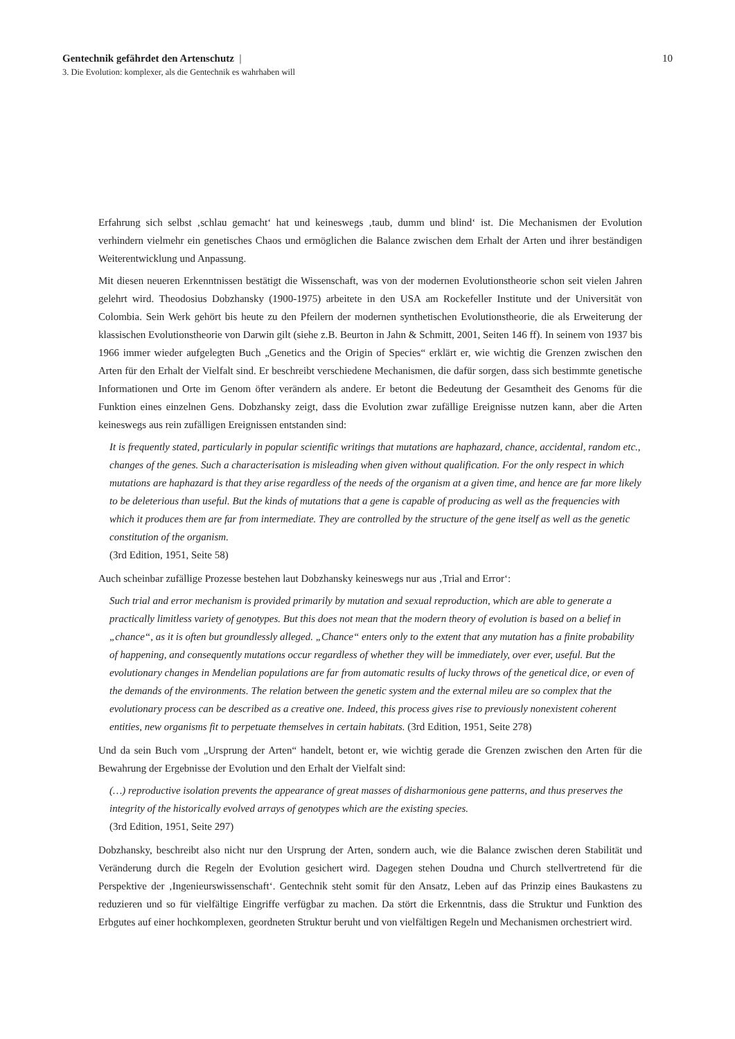Gentechnik gefährdet den Artenschutz | 10
3. Die Evolution: komplexer, als die Gentechnik es wahrhaben will
Erfahrung sich selbst ‚schlau gemacht‘ hat und keineswegs ‚taub, dumm und blind‘ ist. Die Mechanismen der Evolution verhindern vielmehr ein genetisches Chaos und ermöglichen die Balance zwischen dem Erhalt der Arten und ihrer beständigen Weiterentwicklung und Anpassung.
Mit diesen neueren Erkenntnissen bestätigt die Wissenschaft, was von der modernen Evolutionstheorie schon seit vielen Jahren gelehrt wird. Theodosius Dobzhansky (1900-1975) arbeitete in den USA am Rockefeller Institute und der Universität von Colombia. Sein Werk gehört bis heute zu den Pfeilern der modernen synthetischen Evolutionstheorie, die als Erweiterung der klassischen Evolutionstheorie von Darwin gilt (siehe z.B. Beurton in Jahn & Schmitt, 2001, Seiten 146 ff). In seinem von 1937 bis 1966 immer wieder aufgelegten Buch „Genetics and the Origin of Species“ erklärt er, wie wichtig die Grenzen zwischen den Arten für den Erhalt der Vielfalt sind. Er beschreibt verschiedene Mechanismen, die dafür sorgen, dass sich bestimmte genetische Informationen und Orte im Genom öfter verändern als andere. Er betont die Bedeutung der Gesamtheit des Genoms für die Funktion eines einzelnen Gens. Dobzhansky zeigt, dass die Evolution zwar zufällige Ereignisse nutzen kann, aber die Arten keineswegs aus rein zufälligen Ereignissen entstanden sind:
It is frequently stated, particularly in popular scientific writings that mutations are haphazard, chance, accidental, random etc., changes of the genes. Such a characterisation is misleading when given without qualification. For the only respect in which mutations are haphazard is that they arise regardless of the needs of the organism at a given time, and hence are far more likely to be deleterious than useful. But the kinds of mutations that a gene is capable of producing as well as the frequencies with which it produces them are far from intermediate. They are controlled by the structure of the gene itself as well as the genetic constitution of the organism.
(3rd Edition, 1951, Seite 58)
Auch scheinbar zufällige Prozesse bestehen laut Dobzhansky keineswegs nur aus ‚Trial and Error‘:
Such trial and error mechanism is provided primarily by mutation and sexual reproduction, which are able to generate a practically limitless variety of genotypes. But this does not mean that the modern theory of evolution is based on a belief in „chance“, as it is often but groundlessly alleged. „Chance“ enters only to the extent that any mutation has a finite probability of happening, and consequently mutations occur regardless of whether they will be immediately, over ever, useful. But the evolutionary changes in Mendelian populations are far from automatic results of lucky throws of the genetical dice, or even of the demands of the environments. The relation between the genetic system and the external mileu are so complex that the evolutionary process can be described as a creative one. Indeed, this process gives rise to previously nonexistent coherent entities, new organisms fit to perpetuate themselves in certain habitats. (3rd Edition, 1951, Seite 278)
Und da sein Buch vom „Ursprung der Arten“ handelt, betont er, wie wichtig gerade die Grenzen zwischen den Arten für die Bewahrung der Ergebnisse der Evolution und den Erhalt der Vielfalt sind:
(…) reproductive isolation prevents the appearance of great masses of disharmonious gene patterns, and thus preserves the integrity of the historically evolved arrays of genotypes which are the existing species.
(3rd Edition, 1951, Seite 297)
Dobzhansky, beschreibt also nicht nur den Ursprung der Arten, sondern auch, wie die Balance zwischen deren Stabilität und Veränderung durch die Regeln der Evolution gesichert wird. Dagegen stehen Doudna und Church stellvertretend für die Perspektive der ‚Ingenieurswissenschaft‘. Gentechnik steht somit für den Ansatz, Leben auf das Prinzip eines Baukastens zu reduzieren und so für vielfältige Eingriffe verfügbar zu machen. Da stört die Erkenntnis, dass die Struktur und Funktion des Erbgutes auf einer hochkomplexen, geordneten Struktur beruht und von vielfältigen Regeln und Mechanismen orchestriert wird.